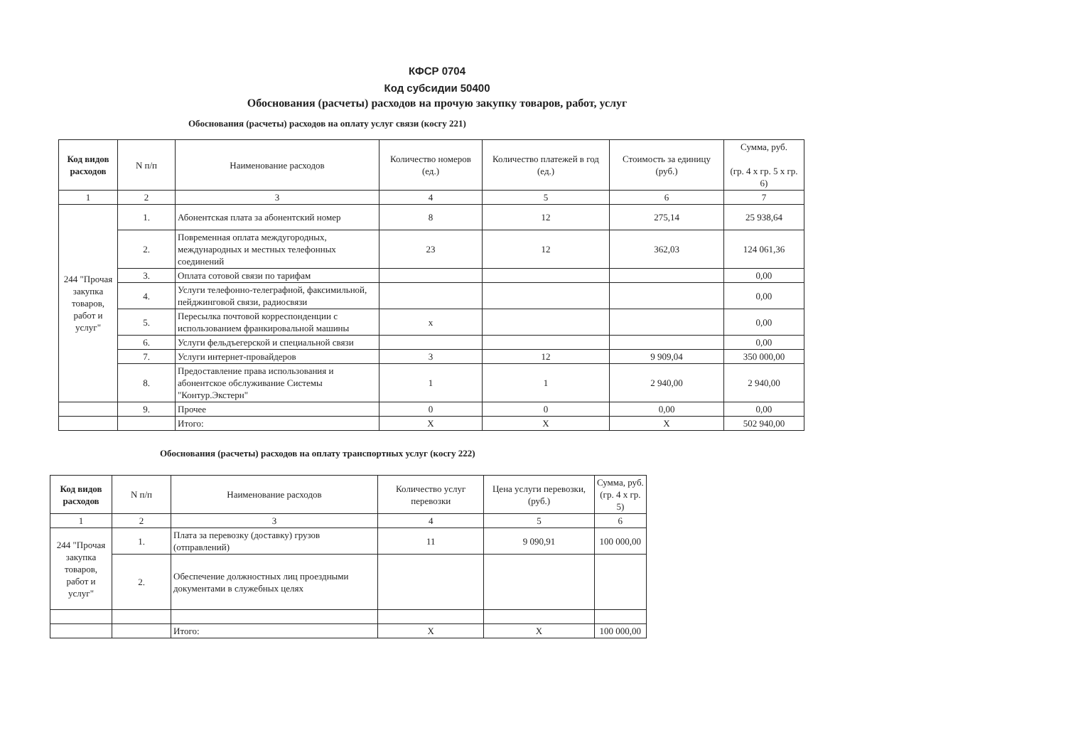КФСР 0704
Код субсидии 50400
Обоснования (расчеты) расходов на прочую закупку товаров, работ, услуг
Обоснования (расчеты) расходов на оплату услуг связи (косгу 221)
| Код видов расходов | N п/п | Наименование расходов | Количество номеров (ед.) | Количество платежей в год (ед.) | Стоимость за единицу (руб.) | Сумма, руб. (гр. 4 x гр. 5 x гр. 6) |
| --- | --- | --- | --- | --- | --- | --- |
| 1 | 2 | 3 | 4 | 5 | 6 | 7 |
| 244 "Прочая закупка товаров, работ и услуг" | 1. | Абонентская плата за абонентский номер | 8 | 12 | 275,14 | 25 938,64 |
| | 2. | Повременная оплата междугородных, международных и местных телефонных соединений | 23 | 12 | 362,03 | 124 061,36 |
| | 3. | Оплата сотовой связи по тарифам | | | | 0,00 |
| | 4. | Услуги телефонно-телеграфной, факсимильной, пейджинговой связи, радиосвязи | | | | 0,00 |
| | 5. | Пересылка почтовой корреспонденции с использованием франкировальной машины | x | | | 0,00 |
| | 6. | Услуги фельдъегерской и специальной связи | | | | 0,00 |
| | 7. | Услуги интернет-провайдеров | 3 | 12 | 9 909,04 | 350 000,00 |
| | 8. | Предоставление права использования и абонентское обслуживание Системы "Контур.Экстерн" | 1 | 1 | 2 940,00 | 2 940,00 |
| | 9. | Прочее | 0 | 0 | 0,00 | 0,00 |
| | | Итого: | X | X | X | 502 940,00 |
Обоснования (расчеты) расходов на оплату транспортных услуг (косгу 222)
| Код видов расходов | N п/п | Наименование расходов | Количество услуг перевозки | Цена услуги перевозки, (руб.) | Сумма, руб. (гр. 4 x гр. 5) |
| --- | --- | --- | --- | --- | --- |
| 1 | 2 | 3 | 4 | 5 | 6 |
| 244 "Прочая закупка товаров, работ и услуг" | 1. | Плата за перевозку (доставку) грузов (отправлений) | 11 | 9 090,91 | 100 000,00 |
| | 2. | Обеспечение должностных лиц проездными документами в служебных целях | | | |
| | | Итого: | X | X | 100 000,00 |